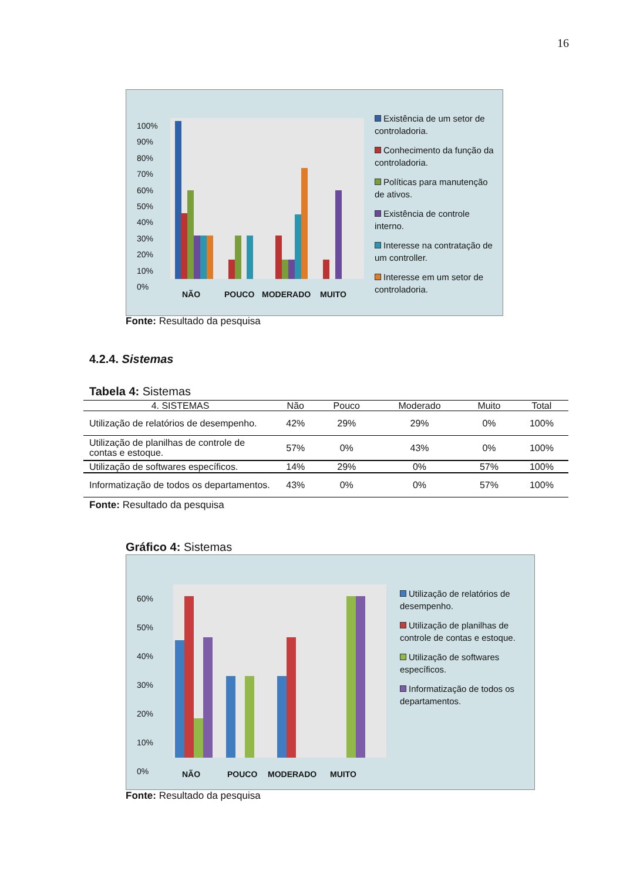16
100%
90%
80%
70%
60%
50%
40%
30%
20%
10%
0%
NÃO POUCO MODERADO MUITO
Existência de um setor de controladoria.
Conhecimento da função da controladoria.
Políticas para manutenção de ativos.
Existência de controle interno.
Interesse na contratação de um controller.
Interesse em um setor de controladoria.
Fonte: Resultado da pesquisa
4.2.4. Sistemas
Tabela 4: Sistemas
| 4. SISTEMAS | Não | Pouco | Moderado | Muito | Total |
| --- | --- | --- | --- | --- | --- |
| Utilização de relatórios de desempenho. | 42% | 29% | 29% | 0% | 100% |
| Utilização de planilhas de controle de contas e estoque. | 57% | 0% | 43% | 0% | 100% |
| Utilização de softwares específicos. | 14% | 29% | 0% | 57% | 100% |
| Informatização de todos os departamentos. | 43% | 0% | 0% | 57% | 100% |
Fonte: Resultado da pesquisa
Gráfico 4: Sistemas
60%
50%
40%
30%
20%
10%
0%
NÃO POUCO MODERADO MUITO
Utilização de relatórios de desempenho.
Utilização de planilhas de controle de contas e estoque.
Utilização de softwares específicos.
Informatização de todos os departamentos.
Fonte: Resultado da pesquisa